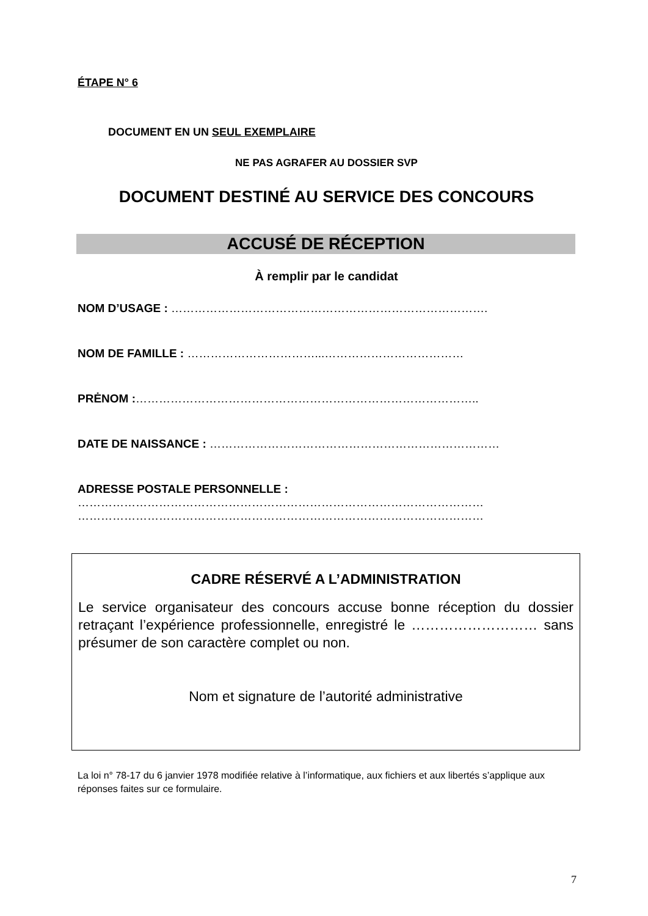ÉTAPE N° 6
DOCUMENT EN UN SEUL EXEMPLAIRE
NE PAS AGRAFER AU DOSSIER SVP
DOCUMENT DESTINÉ AU SERVICE DES CONCOURS
ACCUSÉ DE RÉCEPTION
À remplir par le candidat
NOM D’USAGE : ……………………………………………………………………….
NOM DE FAMILLE : ……………………………...………………………………
PRĖNOM :……………………………………………………………………………..
DATE DE NAISSANCE : …………………………………………………………………
ADRESSE POSTALE PERSONNELLE :
……………………………………………………………………………………………
……………………………………………………………………………………………
CADRE RÉSERVÉ A L’ADMINISTRATION
Le service organisateur des concours accuse bonne réception du dossier retraçant l’expérience professionnelle, enregistré le ……………………… sans présumer de son caractère complet ou non.
Nom et signature de l’autorité administrative
La loi n° 78-17 du 6 janvier 1978 modifiée relative à l’informatique, aux fichiers et aux libertés s’applique aux réponses faites sur ce formulaire.
7